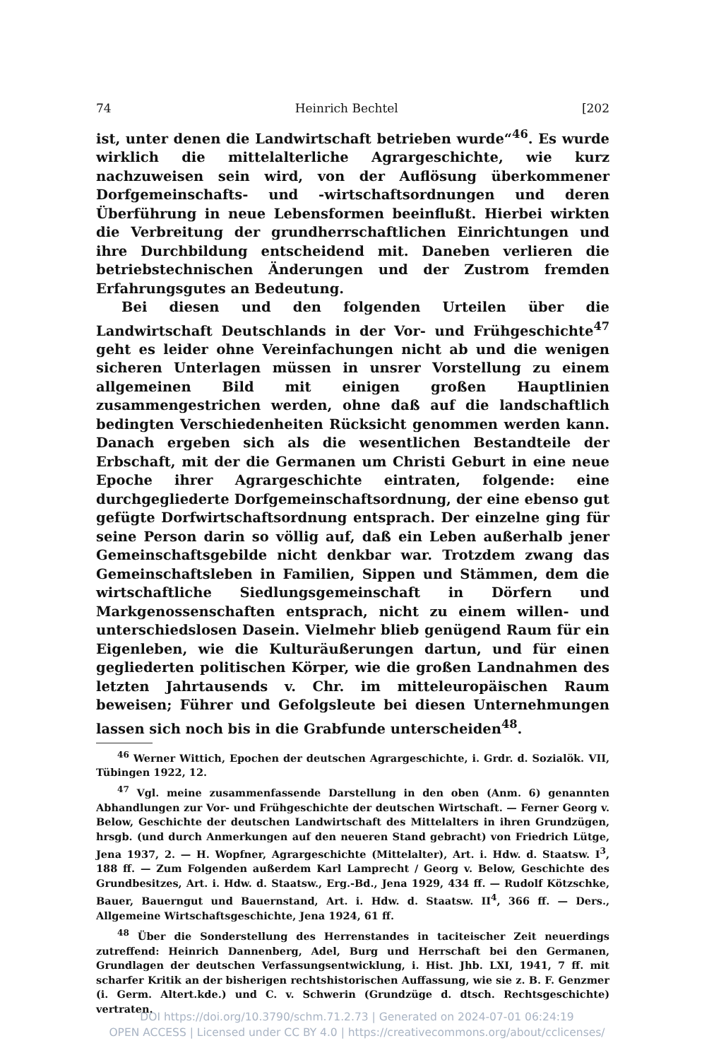74 Heinrich Bechtel [202
ist, unter denen die Landwirtschaft betrieben wurde“<sup>46</sup>. Es wurde wirklich die mittelalterliche Agrargeschichte, wie kurz nachzuweisen sein wird, von der Auflösung überkommener Dorfgemeinschafts- und -wirtschaftsordnungen und deren Überführung in neue Lebensformen beeinflußt. Hierbei wirkten die Verbreitung der grundherrschaftlichen Einrichtungen und ihre Durchbildung entscheidend mit. Daneben verlieren die betriebstechnischen Änderungen und der Zustrom fremden Erfahrungsgutes an Bedeutung.
Bei diesen und den folgenden Urteilen über die Landwirtschaft Deutschlands in der Vor- und Frühgeschichte<sup>47</sup> geht es leider ohne Vereinfachungen nicht ab und die wenigen sicheren Unterlagen müssen in unsrer Vorstellung zu einem allgemeinen Bild mit einigen großen Hauptlinien zusammengestrichen werden, ohne daß auf die landschaftlich bedingten Verschiedenheiten Rücksicht genommen werden kann. Danach ergeben sich als die wesentlichen Bestandteile der Erbschaft, mit der die Germanen um Christi Geburt in eine neue Epoche ihrer Agrargeschichte eintraten, folgende: eine durchgegliederte Dorfgemeinschaftsordnung, der eine ebenso gut gefügte Dorfwirtschaftsordnung entsprach. Der einzelne ging für seine Person darin so völlig auf, daß ein Leben außerhalb jener Gemeinschaftsgebilde nicht denkbar war. Trotzdem zwang das Gemeinschaftsleben in Familien, Sippen und Stämmen, dem die wirtschaftliche Siedlungsgemeinschaft in Dörfern und Markgenossenschaften entsprach, nicht zu einem willen- und unterschiedslosen Dasein. Vielmehr blieb genügend Raum für ein Eigenleben, wie die Kulturäußerungen dartun, und für einen gegliederten politischen Körper, wie die großen Landnahmen des letzten Jahrtausends v. Chr. im mitteleuropäischen Raum beweisen; Führer und Gefolgsleute bei diesen Unternehmungen lassen sich noch bis in die Grabfunde unterscheiden<sup>48</sup>.
<sup>46</sup> Werner Wittich, Epochen der deutschen Agrargeschichte, i. Grdr. d. Sozialök. VII, Tübingen 1922, 12.
<sup>47</sup> Vgl. meine zusammenfassende Darstellung in den oben (Anm. 6) genannten Abhandlungen zur Vor- und Frühgeschichte der deutschen Wirtschaft. — Ferner Georg v. Below, Geschichte der deutschen Landwirtschaft des Mittelalters in ihren Grundzügen, hrsgb. (und durch Anmerkungen auf den neueren Stand gebracht) von Friedrich Lütge, Jena 1937, 2. — H. Wopfner, Agrargeschichte (Mittelalter), Art. i. Hdw. d. Staatsw. I<sup>3</sup>, 188 ff. — Zum Folgenden außerdem Karl Lamprecht / Georg v. Below, Geschichte des Grundbesitzes, Art. i. Hdw. d. Staatsw., Erg.-Bd., Jena 1929, 434 ff. — Rudolf Kötzschke, Bauer, Bauerngut und Bauernstand, Art. i. Hdw. d. Staatsw. II<sup>4</sup>, 366 ff. — Ders., Allgemeine Wirtschaftsgeschichte, Jena 1924, 61 ff.
<sup>48</sup> Über die Sonderstellung des Herrenstandes in taciteischer Zeit neuerdings zutreffend: Heinrich Dannenberg, Adel, Burg und Herrschaft bei den Germanen, Grundlagen der deutschen Verfassungsentwicklung, i. Hist. Jhb. LXI, 1941, 7 ff. mit scharfer Kritik an der bisherigen rechtshistorischen Auffassung, wie sie z. B. F. Genzmer (i. Germ. Altert.kde.) und C. v. Schwerin (Grundzüge d. dtsch. Rechtsgeschichte) vertraten.
DOI https://doi.org/10.3790/schm.71.2.73 | Generated on 2024-07-01 06:24:19
OPEN ACCESS | Licensed under CC BY 4.0 | https://creativecommons.org/about/cclicenses/